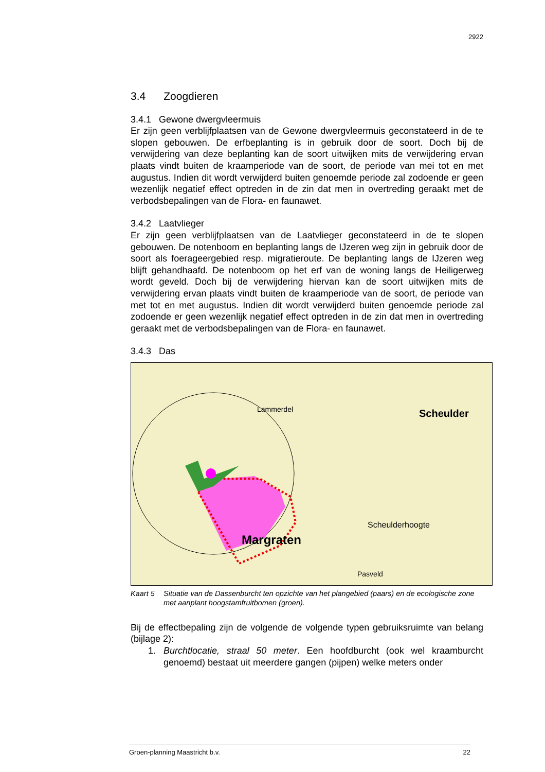2922
3.4 Zoogdieren
3.4.1 Gewone dwergvleermuis
Er zijn geen verblijfplaatsen van de Gewone dwergvleermuis geconstateerd in de te slopen gebouwen. De erfbeplanting is in gebruik door de soort. Doch bij de verwijdering van deze beplanting kan de soort uitwijken mits de verwijdering ervan plaats vindt buiten de kraamperiode van de soort, de periode van mei tot en met augustus. Indien dit wordt verwijderd buiten genoemde periode zal zodoende er geen wezenlijk negatief effect optreden in de zin dat men in overtreding geraakt met de verbodsbepalingen van de Flora- en faunawet.
3.4.2 Laatvlieger
Er zijn geen verblijfplaatsen van de Laatvlieger geconstateerd in de te slopen gebouwen. De notenboom en beplanting langs de IJzeren weg zijn in gebruik door de soort als foerageergebied resp. migratieroute. De beplanting langs de IJzeren weg blijft gehandhaafd. De notenboom op het erf van de woning langs de Heiligerweg wordt geveld. Doch bij de verwijdering hiervan kan de soort uitwijken mits de verwijdering ervan plaats vindt buiten de kraamperiode van de soort, de periode van met tot en met augustus. Indien dit wordt verwijderd buiten genoemde periode zal zodoende er geen wezenlijk negatief effect optreden in de zin dat men in overtreding geraakt met de verbodsbepalingen van de Flora- en faunawet.
3.4.3 Das
Scheulder
Margraten
Scheulderhoogte
Lammerdel
Pasveld
Kaart 5 Situatie van de Dassenburcht ten opzichte van het plangebied (paars) en de ecologische zone met aanplant hoogstamfruitbomen (groen).
Bij de effectbepaling zijn de volgende de volgende typen gebruiksruimte van belang (bijlage 2):
1. Burchtlocatie, straal 50 meter. Een hoofdburcht (ook wel kraamburcht genoemd) bestaat uit meerdere gangen (pijpen) welke meters onder
Groen-planning Maastricht b.v. 22